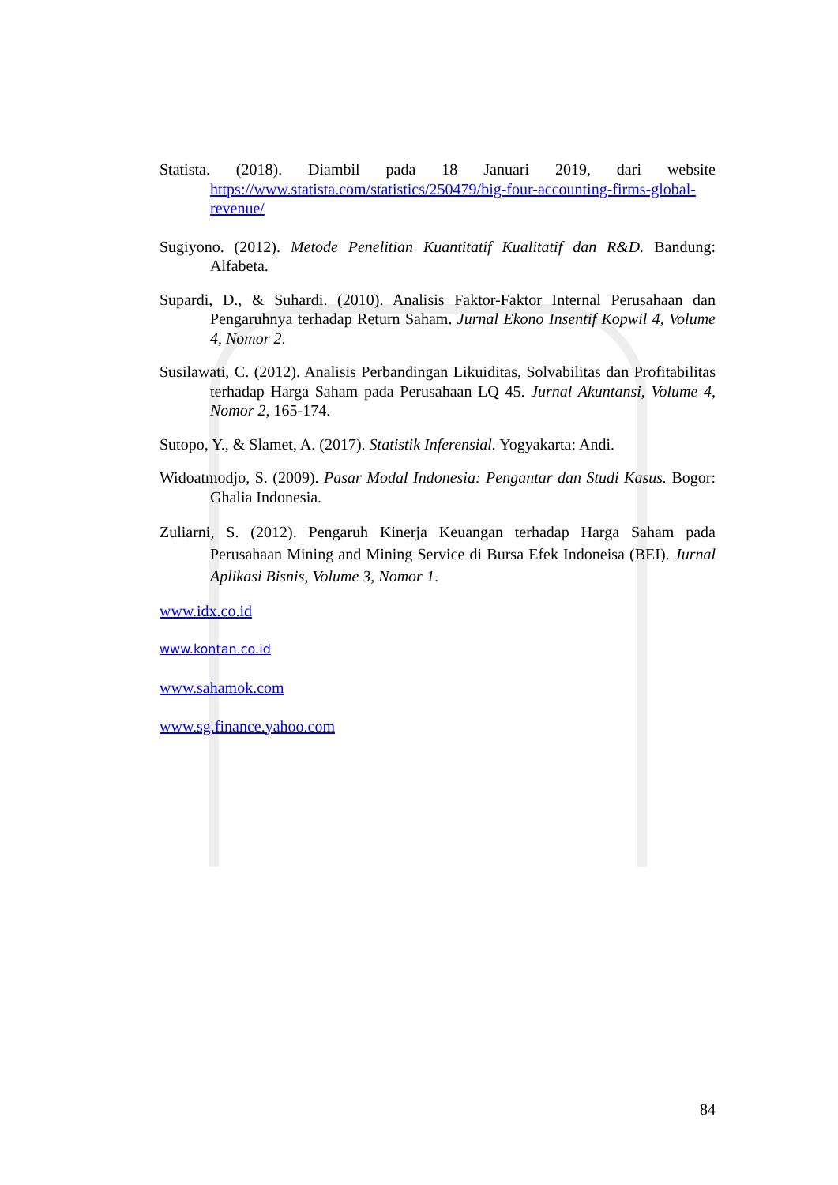Statista. (2018). Diambil pada 18 Januari 2019, dari website https://www.statista.com/statistics/250479/big-four-accounting-firms-global-revenue/
Sugiyono. (2012). Metode Penelitian Kuantitatif Kualitatif dan R&D. Bandung: Alfabeta.
Supardi, D., & Suhardi. (2010). Analisis Faktor-Faktor Internal Perusahaan dan Pengaruhnya terhadap Return Saham. Jurnal Ekono Insentif Kopwil 4, Volume 4, Nomor 2.
Susilawati, C. (2012). Analisis Perbandingan Likuiditas, Solvabilitas dan Profitabilitas terhadap Harga Saham pada Perusahaan LQ 45. Jurnal Akuntansi, Volume 4, Nomor 2, 165-174.
Sutopo, Y., & Slamet, A. (2017). Statistik Inferensial. Yogyakarta: Andi.
Widoatmodjo, S. (2009). Pasar Modal Indonesia: Pengantar dan Studi Kasus. Bogor: Ghalia Indonesia.
Zuliarni, S. (2012). Pengaruh Kinerja Keuangan terhadap Harga Saham pada Perusahaan Mining and Mining Service di Bursa Efek Indoneisa (BEI). Jurnal Aplikasi Bisnis, Volume 3, Nomor 1.
www.idx.co.id
www.kontan.co.id
www.sahamok.com
www.sg.finance.yahoo.com
84